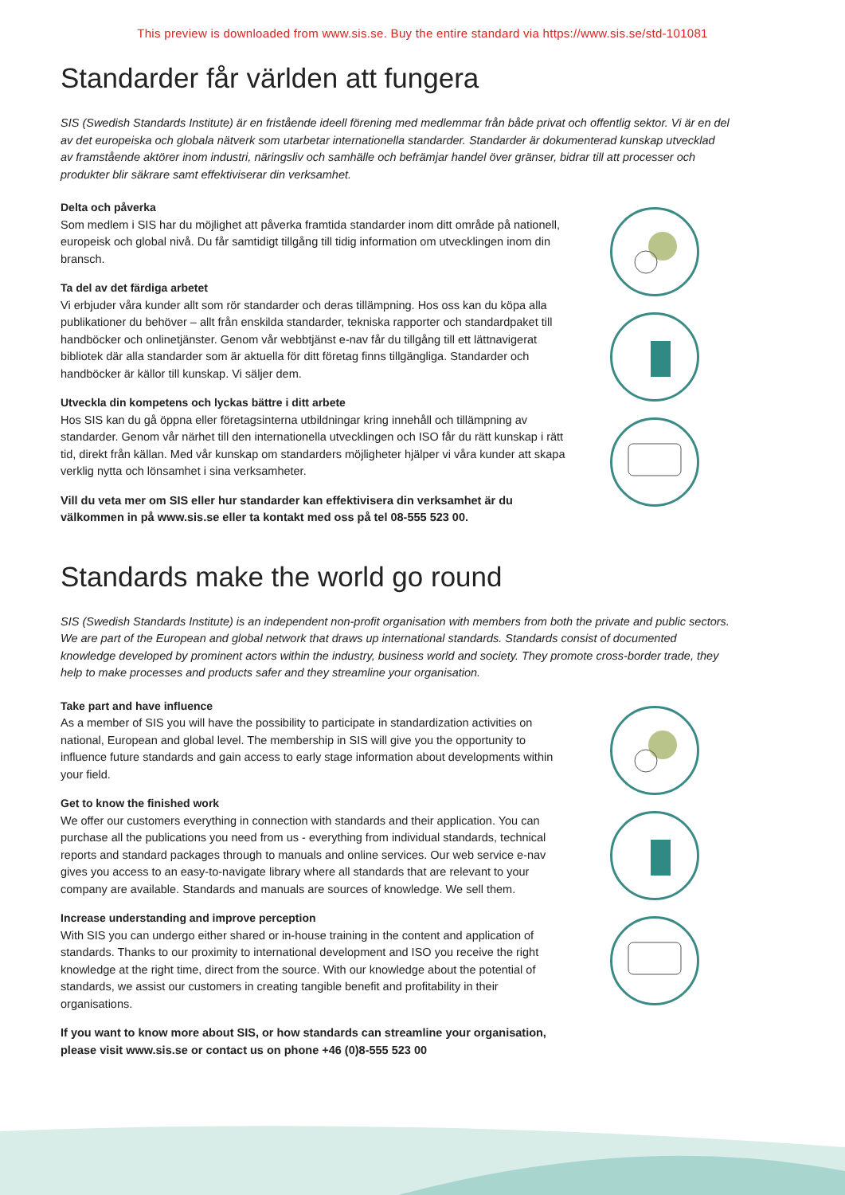This preview is downloaded from www.sis.se. Buy the entire standard via https://www.sis.se/std-101081
Standarder får världen att fungera
SIS (Swedish Standards Institute) är en fristående ideell förening med medlemmar från både privat och offentlig sektor. Vi är en del av det europeiska och globala nätverk som utarbetar internationella standarder. Standarder är dokumenterad kunskap utvecklad av framstående aktörer inom industri, näringsliv och samhälle och befrämjar handel över gränser, bidrar till att processer och produkter blir säkrare samt effektiviserar din verksamhet.
Delta och påverka
Som medlem i SIS har du möjlighet att påverka framtida standarder inom ditt område på nationell, europeisk och global nivå. Du får samtidigt tillgång till tidig information om utvecklingen inom din bransch.
Ta del av det färdiga arbetet
Vi erbjuder våra kunder allt som rör standarder och deras tillämpning. Hos oss kan du köpa alla publikationer du behöver – allt från enskilda standarder, tekniska rapporter och standardpaket till handböcker och onlinetjänster. Genom vår webbtjänst e-nav får du tillgång till ett lättnavigerat bibliotek där alla standarder som är aktuella för ditt företag finns tillgängliga. Standarder och handböcker är källor till kunskap. Vi säljer dem.
Utveckla din kompetens och lyckas bättre i ditt arbete
Hos SIS kan du gå öppna eller företagsinterna utbildningar kring innehåll och tillämpning av standarder. Genom vår närhet till den internationella utvecklingen och ISO får du rätt kunskap i rätt tid, direkt från källan. Med vår kunskap om standarders möjligheter hjälper vi våra kunder att skapa verklig nytta och lönsamhet i sina verksamheter.
Vill du veta mer om SIS eller hur standarder kan effektivisera din verksamhet är du välkommen in på www.sis.se eller ta kontakt med oss på tel 08-555 523 00.
Standards make the world go round
SIS (Swedish Standards Institute) is an independent non-profit organisation with members from both the private and public sectors. We are part of the European and global network that draws up international standards. Standards consist of documented knowledge developed by prominent actors within the industry, business world and society. They promote cross-border trade, they help to make processes and products safer and they streamline your organisation.
Take part and have influence
As a member of SIS you will have the possibility to participate in standardization activities on national, European and global level. The membership in SIS will give you the opportunity to influence future standards and gain access to early stage information about developments within your field.
Get to know the finished work
We offer our customers everything in connection with standards and their application. You can purchase all the publications you need from us - everything from individual standards, technical reports and standard packages through to manuals and online services. Our web service e-nav gives you access to an easy-to-navigate library where all standards that are relevant to your company are available. Standards and manuals are sources of knowledge. We sell them.
Increase understanding and improve perception
With SIS you can undergo either shared or in-house training in the content and application of standards. Thanks to our proximity to international development and ISO you receive the right knowledge at the right time, direct from the source. With our knowledge about the potential of standards, we assist our customers in creating tangible benefit and profitability in their organisations.
If you want to know more about SIS, or how standards can streamline your organisation, please visit www.sis.se or contact us on phone +46 (0)8-555 523 00